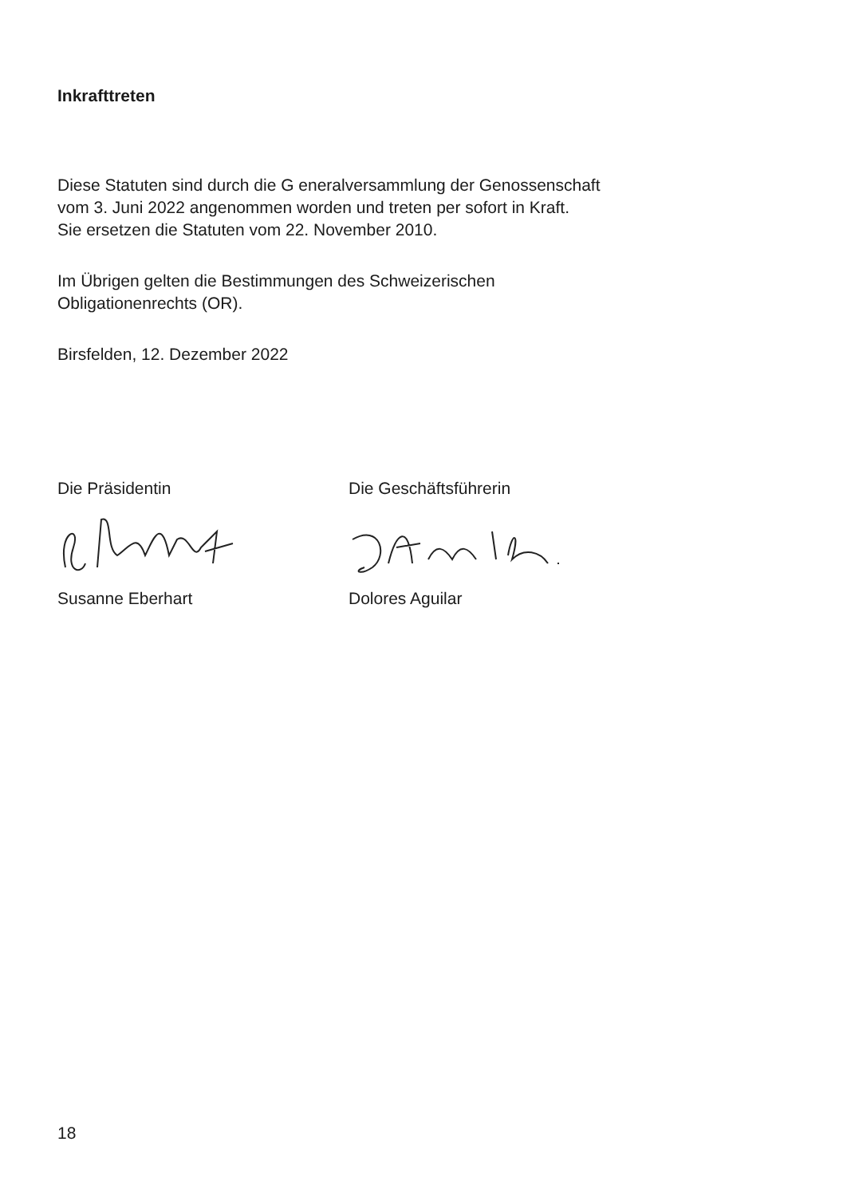Inkrafttreten
Diese Statuten sind durch die G eneralversammlung der Genossenschaft
vom 3. Juni 2022 angenommen worden und treten per sofort in Kraft.
Sie ersetzen die Statuten vom 22. November 2010.
Im Übrigen gelten die Bestimmungen des Schweizerischen
Obligationenrechts (OR).
Birsfelden, 12. Dezember 2022
Die Präsidentin
Susanne Eberhart
Die Geschäftsführerin
Dolores Aguilar
18